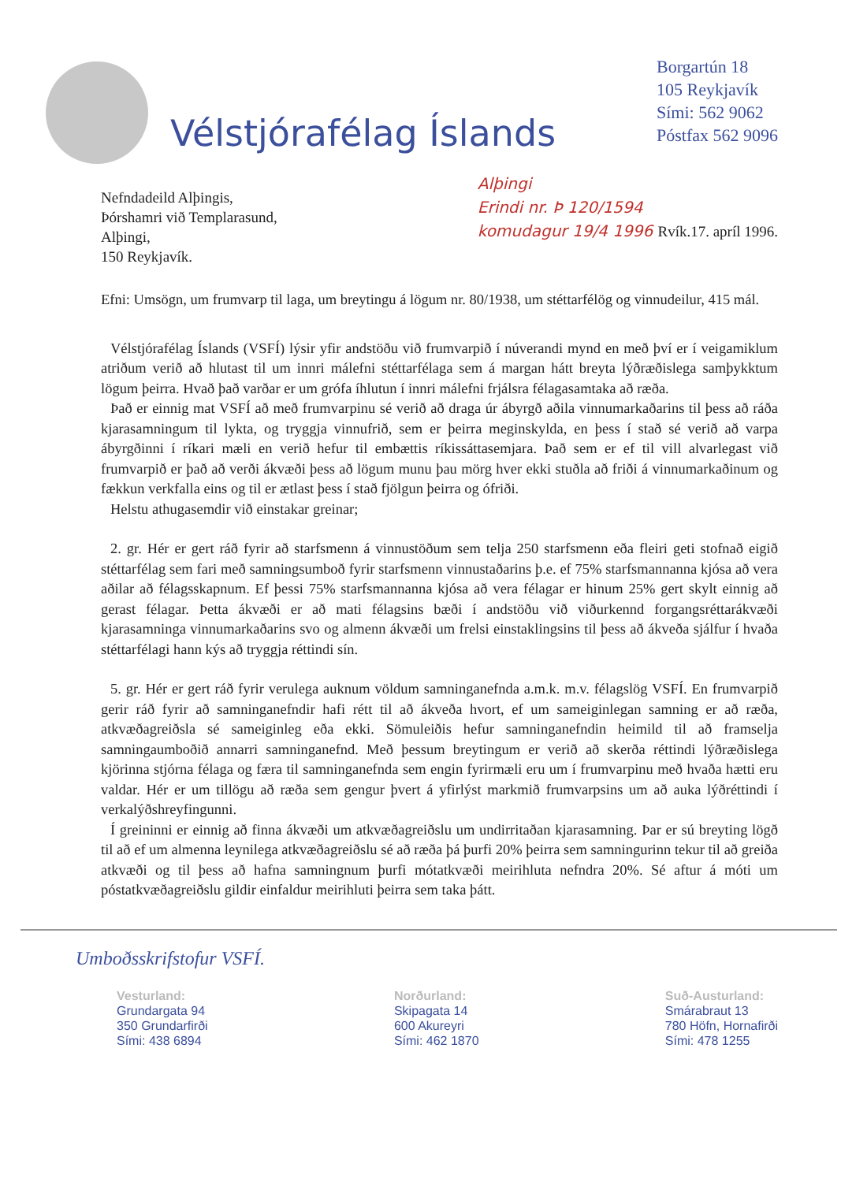Vélstjórafélag Íslands
Borgartún 18
105 Reykjavík
Sími: 562 9062
Póstfax 562 9096
Nefndadeild Alþingis,
Þórshamri við Templarasund,
Alþingi,
150 Reykjavík.
Alþingi
Erindi nr. Þ 120/1594
komudagur 19/4 1996 Rvík.17. apríl 1996.
Efni: Umsögn, um frumvarp til laga, um breytingu á lögum nr. 80/1938, um stéttarfélög og vinnudeilur, 415 mál.
Vélstjórafélag Íslands (VSFÍ) lýsir yfir andstöðu við frumvarpið í núverandi mynd en með því er í veigamiklum atriðum verið að hlutast til um innri málefni stéttarfélaga sem á margan hátt breyta lýðræðislega samþykktum lögum þeirra. Hvað það varðar er um grófa íhlutun í innri málefni frjálsra félagasamtaka að ræða.
Það er einnig mat VSFÍ að með frumvarpinu sé verið að draga úr ábyrgð aðila vinnumarkaðarins til þess að ráða kjarasamningum til lykta, og tryggja vinnufrið, sem er þeirra meginskylda, en þess í stað sé verið að varpa ábyrgðinni í ríkari mæli en verið hefur til embættis ríkissáttasemjara. Það sem er ef til vill alvarlegast við frumvarpið er það að verði ákvæði þess að lögum munu þau mörg hver ekki stuðla að friði á vinnumarkaðinum og fækkun verkfalla eins og til er ætlast þess í stað fjölgun þeirra og ófriði.
Helstu athugasemdir við einstakar greinar;
2. gr. Hér er gert ráð fyrir að starfsmenn á vinnustöðum sem telja 250 starfsmenn eða fleiri geti stofnað eigið stéttarfélag sem fari með samningsumboð fyrir starfsmenn vinnustaðarins þ.e. ef 75% starfsmannanna kjósa að vera aðilar að félagsskapnum. Ef þessi 75% starfsmannanna kjósa að vera félagar er hinum 25% gert skylt einnig að gerast félagar. Þetta ákvæði er að mati félagsins bæði í andstöðu við viðurkennd forgangsréttarákvæði kjarasamninga vinnumarkaðarins svo og almenn ákvæði um frelsi einstaklingsins til þess að ákveða sjálfur í hvaða stéttarfélagi hann kýs að tryggja réttindi sín.
5. gr. Hér er gert ráð fyrir verulega auknum völdum samninganefnda a.m.k. m.v. félagslög VSFÍ. En frumvarpið gerir ráð fyrir að samninganefndir hafi rétt til að ákveða hvort, ef um sameiginlegan samning er að ræða, atkvæðagreiðsla sé sameiginleg eða ekki. Sömuleiðis hefur samninganefndin heimild til að framselja samningaumboðið annarri samninganefnd. Með þessum breytingum er verið að skerða réttindi lýðræðislega kjörinna stjórna félaga og færa til samninganefnda sem engin fyrirmæli eru um í frumvarpinu með hvaða hætti eru valdar. Hér er um tillögu að ræða sem gengur þvert á yfirlýst markmið frumvarpsins um að auka lýðréttindi í verkalýðshreyfingunni.
Í greininni er einnig að finna ákvæði um atkvæðagreiðslu um undirritaðan kjarasamning. Þar er sú breyting lögð til að ef um almenna leynilega atkvæðagreiðslu sé að ræða þá þurfi 20% þeirra sem samningurinn tekur til að greiða atkvæði og til þess að hafna samningnum þurfi mótatkvæði meirihluta nefndra 20%. Sé aftur á móti um póstatkvæðagreiðslu gildir einfaldur meirihluti þeirra sem taka þátt.
Umboðsskrifstofur VSFÍ.
Vesturland:
Grundargata 94
350 Grundarfirði
Sími: 438 6894
Norðurland:
Skipagata 14
600 Akureyri
Sími: 462 1870
Suð-Austurland:
Smárabraut 13
780 Höfn, Hornafirði
Sími: 478 1255